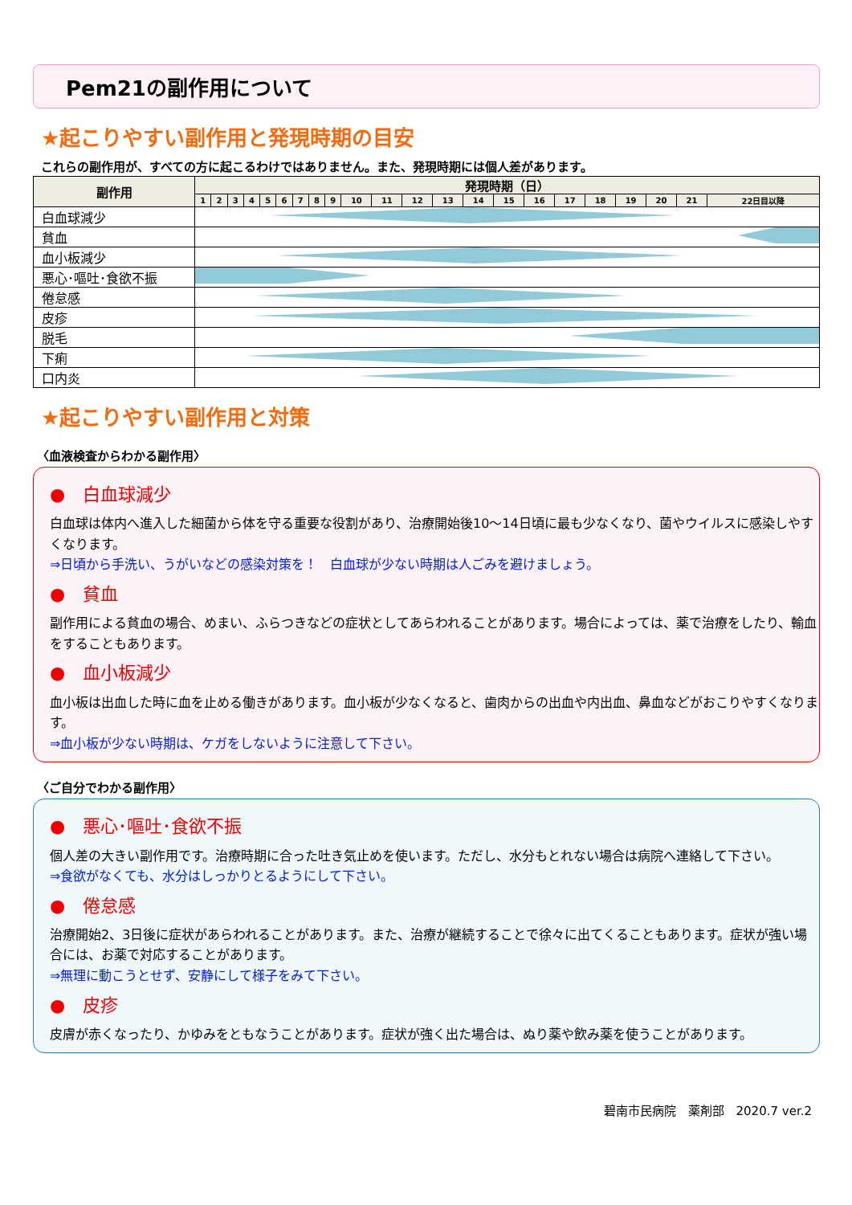Pem21の副作用について
★起こりやすい副作用と発現時期の目安
これらの副作用が、すべての方に起こるわけではありません。また、発現時期には個人差があります。
| 副作用 | 発現時期（日） | | | | | | | | | | | | | | | | | | | | | |
| --- | --- | --- | --- | --- | --- | --- | --- | --- | --- | --- | --- | --- | --- | --- | --- | --- | --- | --- | --- | --- | --- | --- |
| | 1 | 2 | 3 | 4 | 5 | 6 | 7 | 8 | 9 | 10 | 11 | 12 | 13 | 14 | 15 | 16 | 17 | 18 | 19 | 20 | 21 | 22日目以降 |
| 白血球減少 | | | | | | | | | | | | | | | | | | | | | | |
| 貧血 | | | | | | | | | | | | | | | | | | | | | | |
| 血小板減少 | | | | | | | | | | | | | | | | | | | | | | |
| 悪心･嘔吐･食欲不振 | | | | | | | | | | | | | | | | | | | | | | |
| 倦怠感 | | | | | | | | | | | | | | | | | | | | | | |
| 皮疹 | | | | | | | | | | | | | | | | | | | | | | |
| 脱毛 | | | | | | | | | | | | | | | | | | | | | | |
| 下痢 | | | | | | | | | | | | | | | | | | | | | | |
| 口内炎 | | | | | | | | | | | | | | | | | | | | | | |
★起こりやすい副作用と対策
〈血液検査からわかる副作用〉
●　白血球減少
白血球は体内へ進入した細菌から体を守る重要な役割があり、治療開始後10～14日頃に最も少なくなり、菌やウイルスに感染しやすくなります。
⇒日頃から手洗い、うがいなどの感染対策を！　白血球が少ない時期は人ごみを避けましょう。
●　貧血
副作用による貧血の場合、めまい、ふらつきなどの症状としてあらわれることがあります。場合によっては、薬で治療をしたり、輸血をすることもあります。
●　血小板減少
血小板は出血した時に血を止める働きがあります。血小板が少なくなると、歯肉からの出血や内出血、鼻血などがおこりやすくなります。
⇒血小板が少ない時期は、ケガをしないように注意して下さい。
〈ご自分でわかる副作用〉
●　悪心･嘔吐･食欲不振
個人差の大きい副作用です。治療時期に合った吐き気止めを使います。ただし、水分もとれない場合は病院へ連絡して下さい。
⇒食欲がなくても、水分はしっかりとるようにして下さい。
●　倦怠感
治療開始2、3日後に症状があらわれることがあります。また、治療が継続することで徐々に出てくることもあります。症状が強い場合には、お薬で対応することがあります。
⇒無理に動こうとせず、安静にして様子をみて下さい。
●　皮疹
皮膚が赤くなったり、かゆみをともなうことがあります。症状が強く出た場合は、ぬり薬や飲み薬を使うことがあります。
碧南市民病院　薬剤部　2020.7 ver.2